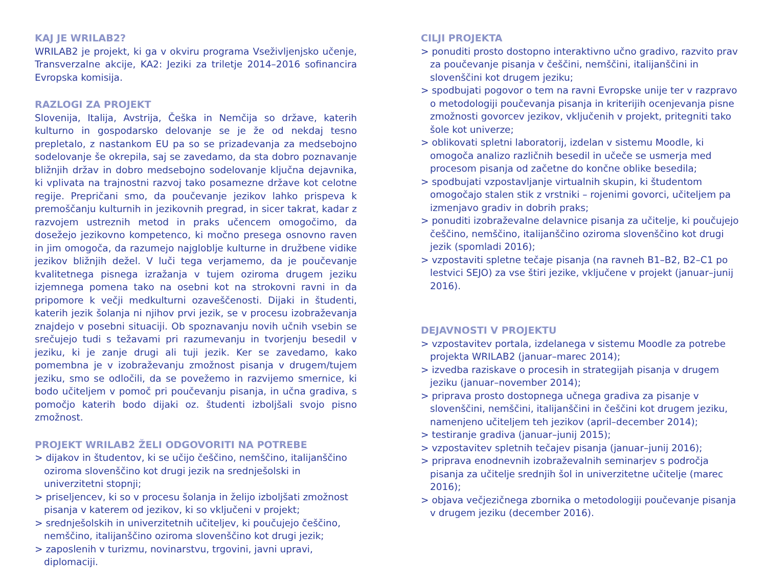KAJ JE WRILAB2?
WRILAB2 je projekt, ki ga v okviru programa Vseživljenjsko učenje, Transverzalne akcije, KA2: Jeziki za triletje 2014–2016 sofinancira Evropska komisija.
RAZLOGI ZA PROJEKT
Slovenija, Italija, Avstrija, Češka in Nemčija so države, katerih kulturno in gospodarsko delovanje se je že od nekdaj tesno prepletalo, z nastankom EU pa so se prizadevanja za medsebojno sodelovanje še okrepila, saj se zavedamo, da sta dobro poznavanje bližnjih držav in dobro medsebojno sodelovanje ključna dejavnika, ki vplivata na trajnostni razvoj tako posamezne države kot celotne regije. Prepričani smo, da poučevanje jezikov lahko prispeva k premoščanju kulturnih in jezikovnih pregrad, in sicer takrat, kadar z razvojem ustreznih metod in praks učencem omogočimo, da dosežejo jezikovno kompetenco, ki močno presega osnovno raven in jim omogoča, da razumejo najglob­lje kulturne in družbene vidike jezikov bližnjih dežel. V luči tega verjamemo, da je poučevanje kvalitetnega pisnega izražanja v tujem oziroma drugem jeziku izjemnega pomena tako na osebni kot na strokovni ravni in da pripomore k večji medkulturni ozaveščenosti. Dijaki in študenti, katerih jezik šolanja ni njihov prvi jezik, se v procesu izobraževanja znajdejo v posebni situaciji. Ob spoznavanju novih učnih vsebin se srečujejo tudi s težavami pri razumevanju in tvorjenju besedil v jeziku, ki je zanje drugi ali tuji jezik. Ker se zavedamo, kako pomembna je v izobraževanju zmožnost pisanja v drugem/tujem jeziku, smo se odločili, da se povežemo in razvijemo smernice, ki bodo učiteljem v pomoč pri poučevanju pisanja, in učna gradiva, s pomočjo katerih bodo dijaki oz. študenti izboljšali svojo pisno zmožnost.
PROJEKT WRILAB2 ŽELI ODGOVORITI NA POTREBE
> dijakov in študentov, ki se učijo češčino, nemščino, italijanščino oziroma slovenščino kot drugi jezik na srednješolski in univerzitetni stopnji;
> priseljencev, ki so v procesu šolanja in želijo izboljšati zmožnost pisanja v katerem od jezikov, ki so vključeni v projekt;
> srednješolskih in univerzitetnih učiteljev, ki poučujejo češčino, nemščino, italijanščino oziroma slovenščino kot drugi jezik;
> zaposlenih v turizmu, novinarstvu, trgovini, javni upravi, diplomaciji.
CILJI PROJEKTA
> ponuditi prosto dostopno interaktivno učno gradivo, razvito prav za poučevanje pisanja v češčini, nemščini, italijanščini in slovenščini kot drugem jeziku;
> spodbujati pogovor o tem na ravni Evropske unije ter v razpravo o metodologiji poučevanja pisanja in kriterijih ocenjevanja pisne zmožnosti govorcev jezikov, vključenih v projekt, pritegniti tako šole kot univerze;
> oblikovati spletni laboratorij, izdelan v sistemu Moodle, ki omogoča analizo različnih besedil in učeče se usmerja med procesom pisanja od začetne do končne oblike besedila;
> spodbujati vzpostavljanje virtualnih skupin, ki študentom omogočajo stalen stik z vrstniki – rojenimi govorci, učiteljem pa izmenjavo gradiv in dobrih praks;
> ponuditi izobraževalne delavnice pisanja za učitelje, ki poučujejo češčino, nemščino, italijanščino oziroma slovenščino kot drugi jezik (spomladi 2016);
> vzpostaviti spletne tečaje pisanja (na ravneh B1–B2, B2–C1 po lestvici SEJO) za vse štiri jezike, vključene v projekt (januar–junij 2016).
DEJAVNOSTI V PROJEKTU
> vzpostavitev portala, izdelanega v sistemu Moodle za potrebe projekta WRILAB2 (januar–marec 2014);
> izvedba raziskave o procesih in strategijah pisanja v drugem jeziku (januar–november 2014);
> priprava prosto dostopnega učnega gradiva za pisanje v slovenščini, nemščini, italijanščini in češčini kot drugem jeziku, namenjeno učiteljem teh jezikov (april–december 2014);
> testiranje gradiva (januar–junij 2015);
> vzpostavitev spletnih tečajev pisanja (januar–junij 2016);
> priprava enodnevnih izobraževalnih seminarjev s področja pisanja za učitelje srednjih šol in univerzitetne učitelje (marec 2016);
> objava večjezičnega zbornika o metodologiji poučevanje pisanja v drugem jeziku (december 2016).